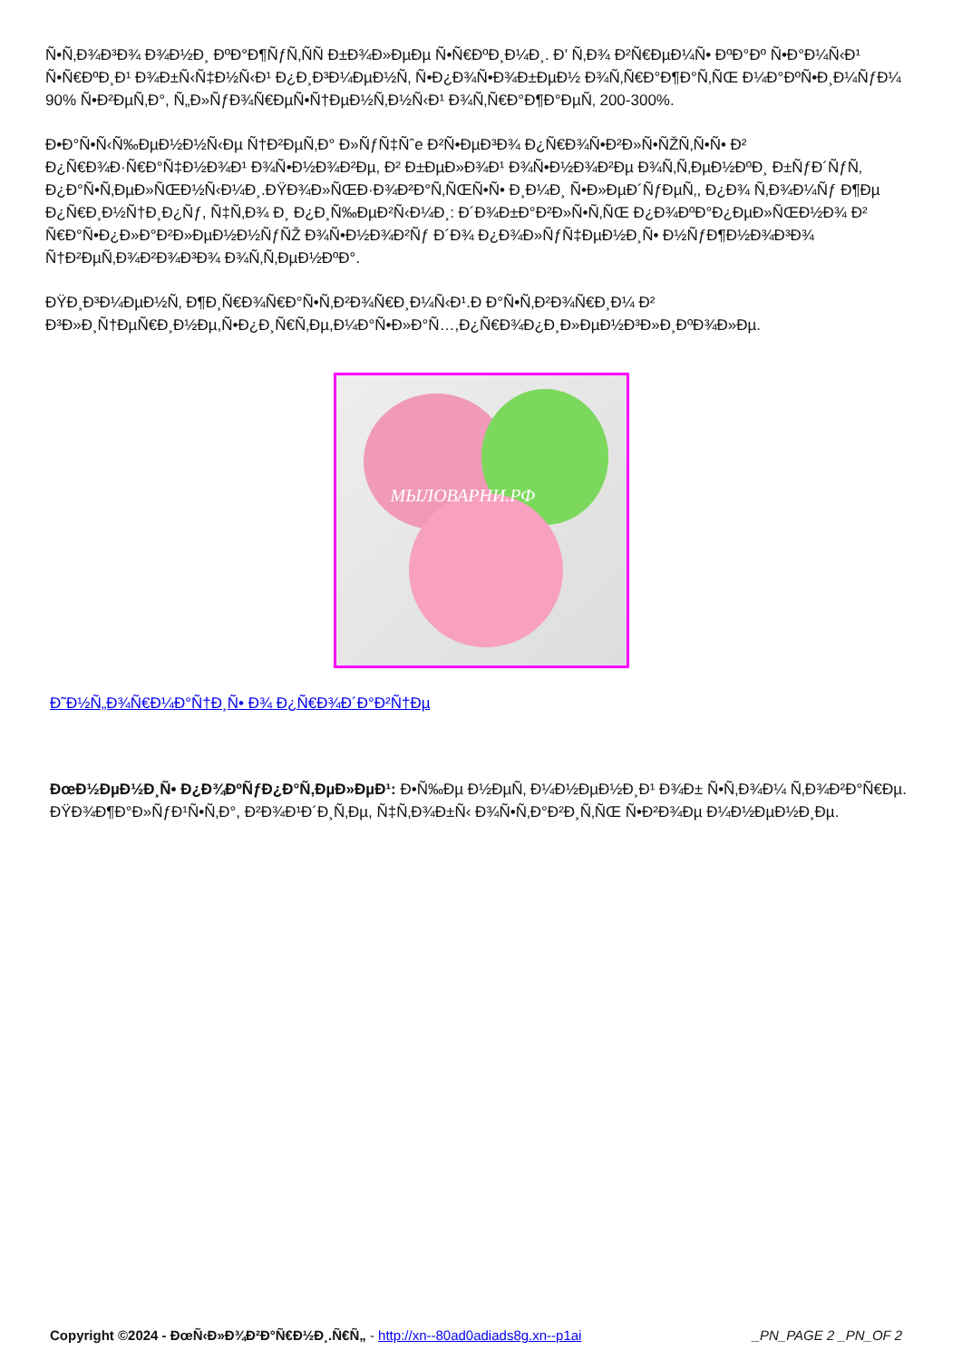Ñ•Ñ‚Ð¾Ð³Ð¾ Ð¾Ð½Ð¸ ÐºÐ°Ð¶ÑƒÑ‚ÑÑ Ð±Ð¾Ð»ÐµÐµ Ñ•Ñ€ÐºÐ¸Ð¼Ð¸. Ð’ Ñ‚Ð¾ Ð²Ñ€ÐµÐ¼Ñ• ÐºÐ°Ðº Ñ•Ð°Ð¼Ñ‹Ð¹ Ñ•Ñ€ÐºÐ¸Ð¹ Ð¾Ð±Ñ‹Ñ‡Ð½Ñ‹Ð¹ Ð¿Ð¸Ð³Ð¼ÐµÐ½Ñ‚ Ñ•Ð¿Ð¾Ñ•Ð¾Ð±ÐµÐ½ Ð¾Ñ‚Ñ€Ð°Ð¶Ð°Ñ‚ÑŒ Ð¼Ð°ÐºÑ•Ð¸Ð¼ÑƒÐ¼ 90% Ñ•Ð²ÐµÑ‚Ð°, Ñ„Ð»ÑƒÐ¾Ñ€ÐµÑ•Ñ†ÐµÐ½Ñ‚Ð½Ñ‹Ð¹ Ð¾Ñ‚Ñ€Ð°Ð¶Ð°ÐµÑ‚ 200-300%.
Ð•Ð°Ñ•Ñ‹Ñ‰ÐµÐ½Ð½Ñ‹Ðµ Ñ†Ð²ÐµÑ‚Ð° Ð»ÑƒÑ‡Ñˆe Ð²Ñ•ÐµÐ³Ð¾ Ð¿Ñ€Ð¾Ñ•Ð²Ð»Ñ•ÑŽÑ‚Ñ•Ñ• Ð² Ð¿Ñ€Ð¾Ð·Ñ€Ð°Ñ‡Ð½Ð¾Ð¹ Ð¾Ñ•Ð½Ð¾Ð²Ðµ, Ð² Ð±ÐµÐ»Ð¾Ð¹ Ð¾Ñ•Ð½Ð¾Ð²Ðµ Ð¾Ñ‚Ñ‚ÐµÐ½ÐºÐ¸ Ð±ÑƒÐ´ÑƒÑ‚ Ð¿Ð°Ñ•Ñ‚ÐµÐ»ÑŒÐ½Ñ‹Ð¼Ð¸.ÐŸÐ¾Ð»ÑŒÐ·Ð¾Ð²Ð°Ñ‚ÑŒÑ•Ñ• Ð¸Ð¼Ð¸ Ñ•Ð»ÐµÐ´ÑƒÐµÑ‚, Ð¿Ð¾ Ñ‚Ð¾Ð¼Ñƒ Ð¶Ðµ Ð¿Ñ€Ð¸Ð½Ñ†Ð¸Ð¿Ñƒ, Ñ‡Ñ‚Ð¾ Ð¸ Ð¿Ð¸Ñ‰ÐµÐ²Ñ‹Ð¼Ð¸: Ð´Ð¾Ð±Ð°Ð²Ð»Ñ•Ñ‚ÑŒ Ð¿Ð¾ÐºÐ°Ð¿ÐµÐ»ÑŒÐ½Ð¾ Ð² Ñ€Ð°Ñ•Ð¿Ð»Ð°Ð²Ð»ÐµÐ½Ð½ÑƒÑŽ Ð¾Ñ•Ð½Ð¾Ð²Ñƒ Ð´Ð¾ Ð¿Ð¾Ð»ÑƒÑ‡ÐµÐ½Ð¸Ñ• Ð½ÑƒÐ¶Ð½Ð¾Ð³Ð¾ Ñ†Ð²ÐµÑ‚Ð¾Ð²Ð¾Ð³Ð¾ Ð¾Ñ‚Ñ‚ÐµÐ½ÐºÐ°.
ÐŸÐ¸Ð³Ð¼ÐµÐ½Ñ‚ Ð¶Ð¸Ñ€Ð¾Ñ€Ð°Ñ•Ñ‚Ð²Ð¾Ñ€Ð¸Ð¼Ñ‹Ð¹.Ð Ð°Ñ•Ñ‚Ð²Ð¾Ñ€Ð¸Ð¼ Ð² Ð³Ð»Ð¸Ñ†ÐµÑ€Ð¸Ð½Ðµ,Ñ•Ð¿Ð¸Ñ€Ñ‚Ðµ,Ð¼Ð°Ñ•Ð»Ð°Ñ…,Ð¿Ñ€Ð¾Ð¿Ð¸Ð»ÐµÐ½Ð³Ð»Ð¸ÐºÐ¾Ð»Ðµ.
МЫЛОВАРНИ.РФ
Ð˜Ð½Ñ„Ð¾Ñ€Ð¼Ð°Ñ†Ð¸Ñ• Ð¾ Ð¿Ñ€Ð¾Ð´Ð°Ð²Ñ†Ðµ
ÐœÐ½ÐµÐ½Ð¸Ñ• Ð¿Ð¾ÐºÑƒÐ¿Ð°Ñ‚ÐµÐ»ÐµÐ¹: Ð•Ñ‰Ðµ Ð½ÐµÑ‚ Ð¼Ð½ÐµÐ½Ð¸Ð¹ Ð¾Ð± Ñ•Ñ‚Ð¾Ð¼ Ñ‚Ð¾Ð²Ð°Ñ€Ðµ.
ÐŸÐ¾Ð¶Ð°Ð»ÑƒÐ¹Ñ•Ñ‚Ð°, Ð²Ð¾Ð¹Ð´Ð¸Ñ‚Ðµ, Ñ‡Ñ‚Ð¾Ð±Ñ‹ Ð¾Ñ•Ñ‚Ð°Ð²Ð¸Ñ‚ÑŒ Ñ•Ð²Ð¾Ðµ Ð¼Ð½ÐµÐ½Ð¸Ðµ.
Copyright ©2024 - ÐœÑ‹Ð»Ð¾Ð²Ð°Ñ€Ð½Ð¸.Ñ€Ñ„ - http://xn--80ad0adiads8g.xn--p1ai _PN_PAGE 2 _PN_OF 2